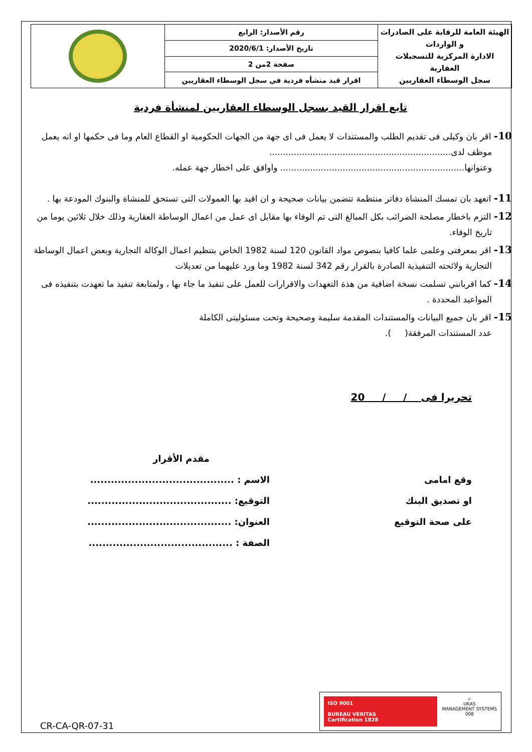| الهيئة العامة للرقابة على الصادرات و الواردات الادارة المركزية للتسجيلات العقارية سجل الوسطاء العقاريين | رقم الأصدار: الرابع | |
| | تاريخ الأصدار: 2020/6/1 | |
| | صفحة 2من 2 | |
| | اقرار قيد منشأه فردية في سجل الوسطاء العقاريين | |
تابع اقرار القيد بسجل الوسطاء العقاريين لمنشأة فردية
10- اقر بان وكيلى فى تقديم الطلب والمستندات لا يعمل فى اى جهة من الجهات الحكومية او القطاع العام وما فى حكمها او انه يعمل موظف لدى...................................................................
وعنوانها.................................................................... واوافق على اخطار جهة عمله.
11- اتعهد بان تمسك المنشاة دفاتر منتظمة تتضمن بيانات صحيحة و ان اقيد بها العمولات التى تستحق للمنشاة والبنوك المودعة بها .
12- التزم باخطار مصلحة الضرائب بكل المبالغ التى تم الوفاء بها مقابل اى عمل من اعمال الوساطة العقارية وذلك خلال ثلاثين يوما من تاريخ الوفاء.
13- اقر بمعرفتى وعلمى علما كافيا بنصوص مواد القانون 120 لسنة 1982 الخاص بتنظيم اعمال الوكالة التجارية وبعض اعمال الوساطة التجارية ولائحته التنفيذية الصادرة بالقرار رقم 342 لسنة 1982 وما ورد عليهما من تعديلات
14- كما اقربانني تسلمت نسخة اضافية من هذة التعهدات والاقرارات للعمل على تنفيذ ما جاء بها ، ولمتابعة تنفيذ ما تعهدت بتنفيذه فى المواعيد المحددة .
15- اقر بان جميع البيانات والمستندات المقدمة سليمة وصحيحة وتحت مسئوليتى الكاملة
عدد المستندات المرفقة( ).
تحريرا فى / / 20
وقع امامى
او تصديق البنك
على صحة التوقيع
مقدم الأقرار
الاسم : ..........................................
التوقيع: ..........................................
العنوان: ..........................................
الصفة : ..........................................
CR-CA-QR-07-31
ISO 9001
BUREAU VERITAS
Certification 1828
✓
UKAS
MANAGEMENT SYSTEMS
008